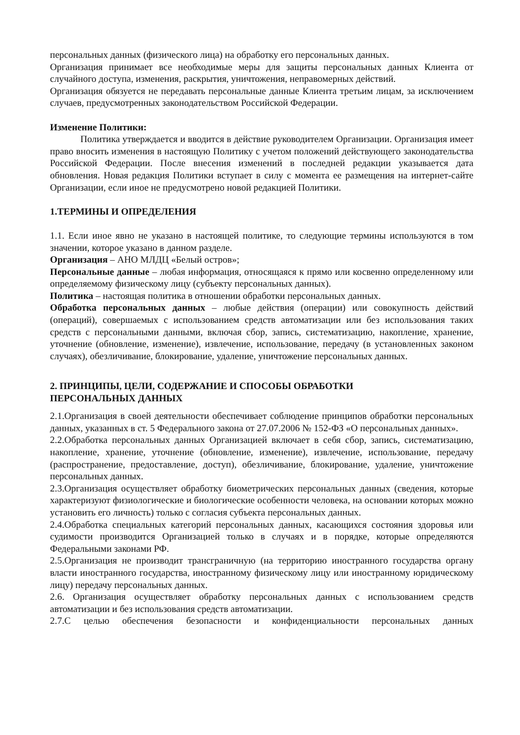персональных данных (физического лица) на обработку его персональных данных.
Организация принимает все необходимые меры для защиты персональных данных Клиента от случайного доступа, изменения, раскрытия, уничтожения, неправомерных действий.
Организация обязуется не передавать персональные данные Клиента третьим лицам, за исключением случаев, предусмотренных законодательством Российской Федерации.
Изменение Политики:
Политика утверждается и вводится в действие руководителем Организации. Организация имеет право вносить изменения в настоящую Политику с учетом положений действующего законодательства Российской Федерации. После внесения изменений в последней редакции указывается дата обновления. Новая редакция Политики вступает в силу с момента ее размещения на интернет-сайте Организации, если иное не предусмотрено новой редакцией Политики.
1.ТЕРМИНЫ И ОПРЕДЕЛЕНИЯ
1.1. Если иное явно не указано в настоящей политике, то следующие термины используются в том значении, которое указано в данном разделе.
Организация – АНО МЛДЦ «Белый остров»;
Персональные данные – любая информация, относящаяся к прямо или косвенно определенному или определяемому физическому лицу (субъекту персональных данных).
Политика – настоящая политика в отношении обработки персональных данных.
Обработка персональных данных – любые действия (операции) или совокупность действий (операций), совершаемых с использованием средств автоматизации или без использования таких средств с персональными данными, включая сбор, запись, систематизацию, накопление, хранение, уточнение (обновление, изменение), извлечение, использование, передачу (в установленных законом случаях), обезличивание, блокирование, удаление, уничтожение персональных данных.
2. ПРИНЦИПЫ, ЦЕЛИ, СОДЕРЖАНИЕ И СПОСОБЫ ОБРАБОТКИ
ПЕРСОНАЛЬНЫХ ДАННЫХ
2.1.Организация в своей деятельности обеспечивает соблюдение принципов обработки персональных данных, указанных в ст. 5 Федерального закона от 27.07.2006 № 152-ФЗ «О персональных данных».
2.2.Обработка персональных данных Организацией включает в себя сбор, запись, систематизацию, накопление, хранение, уточнение (обновление, изменение), извлечение, использование, передачу (распространение, предоставление, доступ), обезличивание, блокирование, удаление, уничтожение персональных данных.
2.3.Организация осуществляет обработку биометрических персональных данных (сведения, которые характеризуют физиологические и биологические особенности человека, на основании которых можно установить его личность) только с согласия субъекта персональных данных.
2.4.Обработка специальных категорий персональных данных, касающихся состояния здоровья или судимости производится Организацией только в случаях и в порядке, которые определяются Федеральными законами РФ.
2.5.Организация не производит трансграничную (на территорию иностранного государства органу власти иностранного государства, иностранному физическому лицу или иностранному юридическому лицу) передачу персональных данных.
2.6. Организация осуществляет обработку персональных данных с использованием средств автоматизации и без использования средств автоматизации.
2.7.С целью обеспечения безопасности и конфиденциальности персональных данных